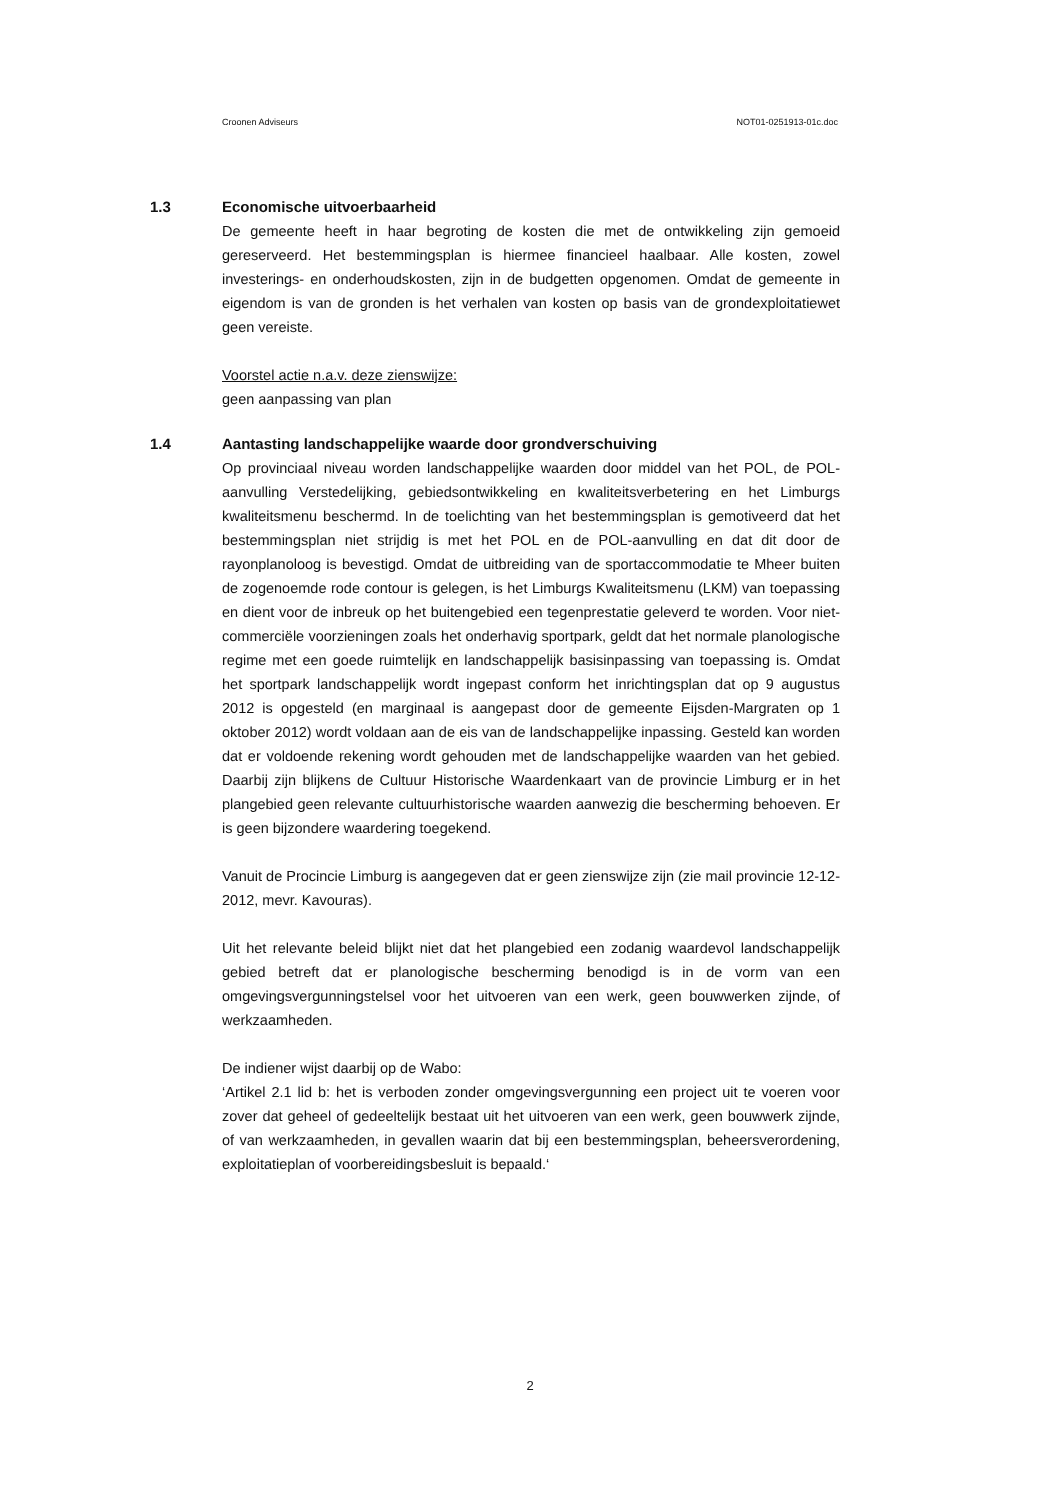Croonen Adviseurs NOT01-0251913-01c.doc
1.3 Economische uitvoerbaarheid
De gemeente heeft in haar begroting de kosten die met de ontwikkeling zijn gemoeid gereserveerd. Het bestemmingsplan is hiermee financieel haalbaar. Alle kosten, zowel investerings- en onderhoudskosten, zijn in de budgetten opgenomen. Omdat de gemeente in eigendom is van de gronden is het verhalen van kosten op basis van de grondexploitatiewet geen vereiste.
Voorstel actie n.a.v. deze zienswijze:
geen aanpassing van plan
1.4 Aantasting landschappelijke waarde door grondverschuiving
Op provinciaal niveau worden landschappelijke waarden door middel van het POL, de POL-aanvulling Verstedelijking, gebiedsontwikkeling en kwaliteitsverbetering en het Limburgs kwaliteitsmenu beschermd. In de toelichting van het bestemmingsplan is gemotiveerd dat het bestemmingsplan niet strijdig is met het POL en de POL-aanvulling en dat dit door de rayonplanoloog is bevestigd. Omdat de uitbreiding van de sportaccommodatie te Mheer buiten de zogenoemde rode contour is gelegen, is het Limburgs Kwaliteitsmenu (LKM) van toepassing en dient voor de inbreuk op het buitengebied een tegenprestatie geleverd te worden. Voor niet-commerciële voorzieningen zoals het onderhavig sportpark, geldt dat het normale planologische regime met een goede ruimtelijk en landschappelijk basisinpassing van toepassing is. Omdat het sportpark landschappelijk wordt ingepast conform het inrichtingsplan dat op 9 augustus 2012 is opgesteld (en marginaal is aangepast door de gemeente Eijsden-Margraten op 1 oktober 2012) wordt voldaan aan de eis van de landschappelijke inpassing. Gesteld kan worden dat er voldoende rekening wordt gehouden met de landschappelijke waarden van het gebied. Daarbij zijn blijkens de Cultuur Historische Waardenkaart van de provincie Limburg er in het plangebied geen relevante cultuurhistorische waarden aanwezig die bescherming behoeven. Er is geen bijzondere waardering toegekend.
Vanuit de Procincie Limburg is aangegeven dat er geen zienswijze zijn (zie mail provincie 12-12-2012, mevr. Kavouras).
Uit het relevante beleid blijkt niet dat het plangebied een zodanig waardevol landschappelijk gebied betreft dat er planologische bescherming benodigd is in de vorm van een omgevingsvergunningstelsel voor het uitvoeren van een werk, geen bouwwerken zijnde, of werkzaamheden.
De indiener wijst daarbij op de Wabo:
‘Artikel 2.1 lid b: het is verboden zonder omgevingsvergunning een project uit te voeren voor zover dat geheel of gedeeltelijk bestaat uit het uitvoeren van een werk, geen bouwwerk zijnde, of van werkzaamheden, in gevallen waarin dat bij een bestemmingsplan, beheersverordening, exploitatieplan of voorbereidingsbesluit is bepaald.‘
2